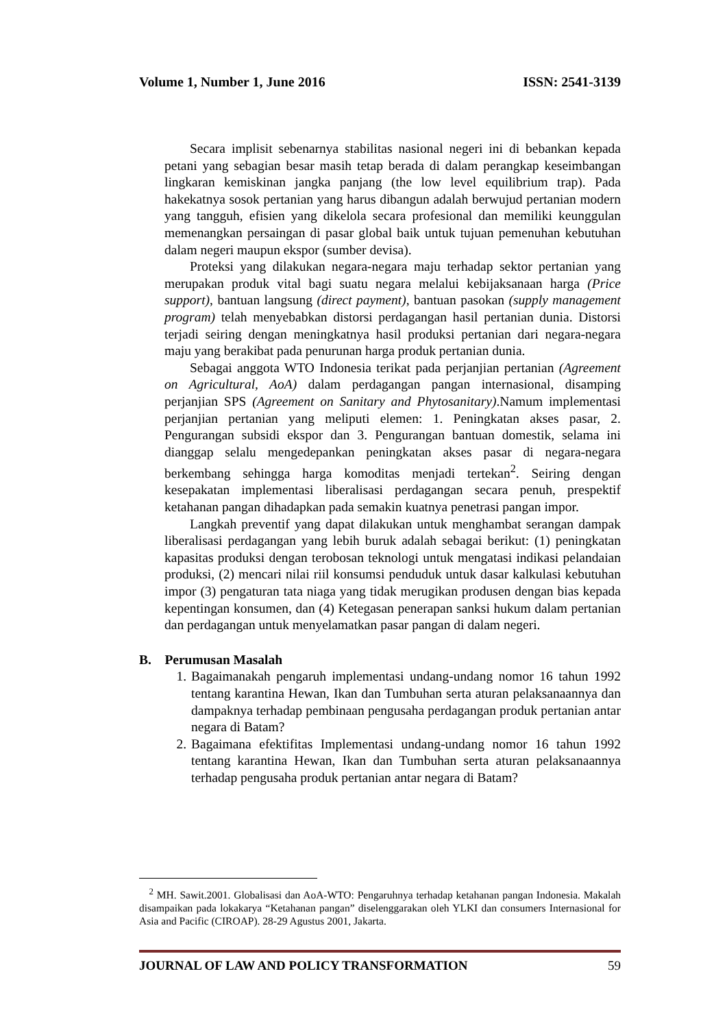Volume 1, Number 1, June 2016 ISSN: 2541-3139
Secara implisit sebenarnya stabilitas nasional negeri ini di bebankan kepada petani yang sebagian besar masih tetap berada di dalam perangkap keseimbangan lingkaran kemiskinan jangka panjang (the low level equilibrium trap). Pada hakekatnya sosok pertanian yang harus dibangun adalah berwujud pertanian modern yang tangguh, efisien yang dikelola secara profesional dan memiliki keunggulan memenangkan persaingan di pasar global baik untuk tujuan pemenuhan kebutuhan dalam negeri maupun ekspor (sumber devisa).
Proteksi yang dilakukan negara-negara maju terhadap sektor pertanian yang merupakan produk vital bagi suatu negara melalui kebijaksanaan harga (Price support), bantuan langsung (direct payment), bantuan pasokan (supply management program) telah menyebabkan distorsi perdagangan hasil pertanian dunia. Distorsi terjadi seiring dengan meningkatnya hasil produksi pertanian dari negara-negara maju yang berakibat pada penurunan harga produk pertanian dunia.
Sebagai anggota WTO Indonesia terikat pada perjanjian pertanian (Agreement on Agricultural, AoA) dalam perdagangan pangan internasional, disamping perjanjian SPS (Agreement on Sanitary and Phytosanitary).Namum implementasi perjanjian pertanian yang meliputi elemen: 1. Peningkatan akses pasar, 2. Pengurangan subsidi ekspor dan 3. Pengurangan bantuan domestik, selama ini dianggap selalu mengedepankan peningkatan akses pasar di negara-negara berkembang sehingga harga komoditas menjadi tertekan<sup>2</sup>. Seiring dengan kesepakatan implementasi liberalisasi perdagangan secara penuh, prespektif ketahanan pangan dihadapkan pada semakin kuatnya penetrasi pangan impor.
Langkah preventif yang dapat dilakukan untuk menghambat serangan dampak liberalisasi perdagangan yang lebih buruk adalah sebagai berikut: (1) peningkatan kapasitas produksi dengan terobosan teknologi untuk mengatasi indikasi pelandaian produksi, (2) mencari nilai riil konsumsi penduduk untuk dasar kalkulasi kebutuhan impor (3) pengaturan tata niaga yang tidak merugikan produsen dengan bias kepada kepentingan konsumen, dan (4) Ketegasan penerapan sanksi hukum dalam pertanian dan perdagangan untuk menyelamatkan pasar pangan di dalam negeri.
B. Perumusan Masalah
1. Bagaimanakah pengaruh implementasi undang-undang nomor 16 tahun 1992 tentang karantina Hewan, Ikan dan Tumbuhan serta aturan pelaksanaannya dan dampaknya terhadap pembinaan pengusaha perdagangan produk pertanian antar negara di Batam?
2. Bagaimana efektifitas Implementasi undang-undang nomor 16 tahun 1992 tentang karantina Hewan, Ikan dan Tumbuhan serta aturan pelaksanaannya terhadap pengusaha produk pertanian antar negara di Batam?
<sup>2</sup> MH. Sawit.2001. Globalisasi dan AoA-WTO: Pengaruhnya terhadap ketahanan pangan Indonesia. Makalah disampaikan pada lokakarya “Ketahanan pangan” diselenggarakan oleh YLKI dan consumers Internasional for Asia and Pacific (CIROAP). 28-29 Agustus 2001, Jakarta.
JOURNAL OF LAW AND POLICY TRANSFORMATION 59